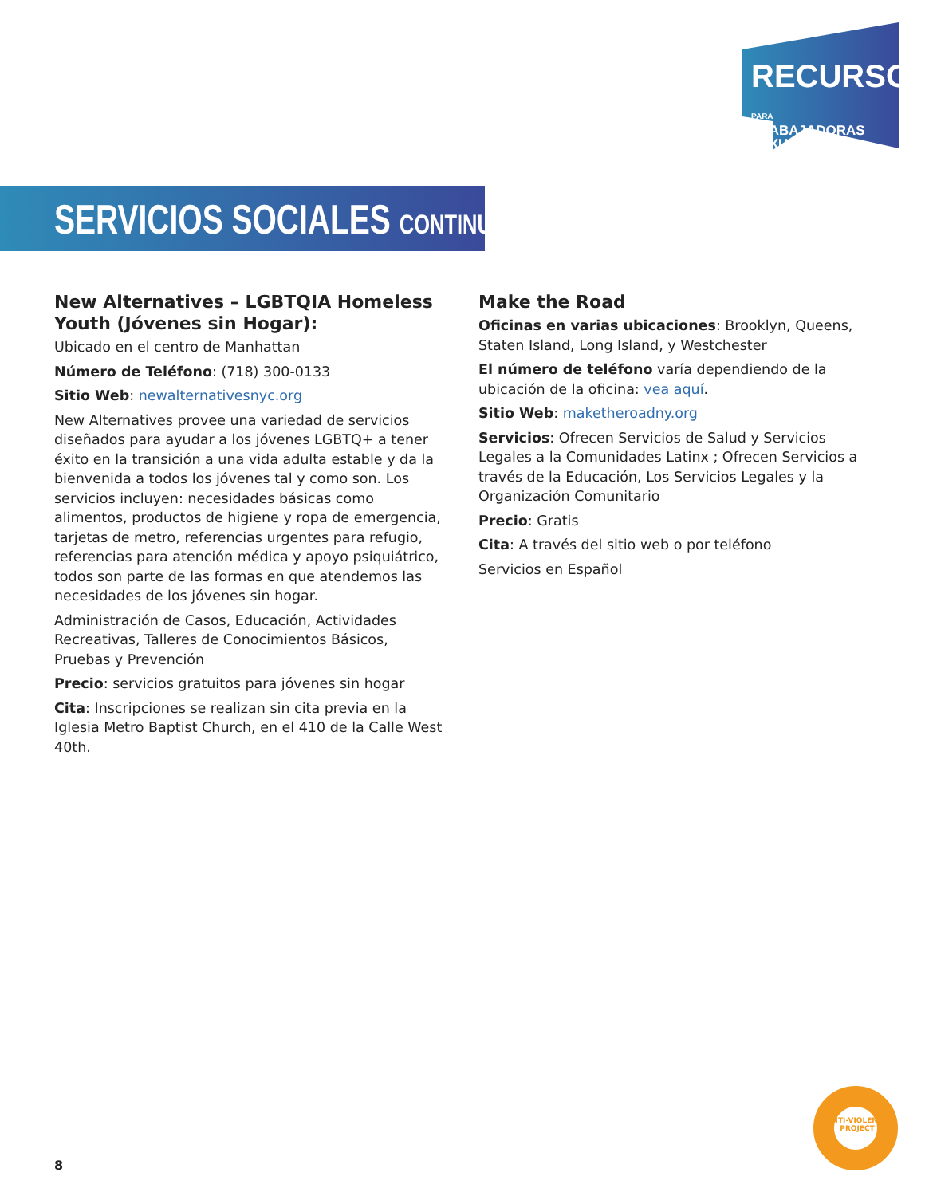RECURSOS PARA
TRABAJADORAS SEXUALES
SERVICIOS SOCIALES CONTINUADO
New Alternatives – LGBTQIA Homeless Youth (Jóvenes sin Hogar):
Ubicado en el centro de Manhattan
Número de Teléfono: (718) 300-0133
Sitio Web: newalternativesnyc.org
New Alternatives provee una variedad de servicios diseñados para ayudar a los jóvenes LGBTQ+ a tener éxito en la transición a una vida adulta estable y da la bienvenida a todos los jóvenes tal y como son. Los servicios incluyen: necesidades básicas como alimentos, productos de higiene y ropa de emergencia, tarjetas de metro, referencias urgentes para refugio, referencias para atención médica y apoyo psiquiátrico, todos son parte de las formas en que atendemos las necesidades de los jóvenes sin hogar.
Administración de Casos, Educación, Actividades Recreativas, Talleres de Conocimientos Básicos, Pruebas y Prevención
Precio: servicios gratuitos para jóvenes sin hogar
Cita: Inscripciones se realizan sin cita previa en la Iglesia Metro Baptist Church, en el 410 de la Calle West 40th.
Make the Road
Oficinas en varias ubicaciones: Brooklyn, Queens, Staten Island, Long Island, y Westchester
El número de teléfono varía dependiendo de la ubicación de la oficina: vea aquí.
Sitio Web: maketheroadny.org
Servicios: Ofrecen Servicios de Salud y Servicios Legales a la Comunidades Latinx ; Ofrecen Servicios a través de la Educación, Los Servicios Legales y la Organización Comunitario
Precio: Gratis
Cita: A través del sitio web o por teléfono
Servicios en Español
ANTI-VIOLENCE PROJECT
8